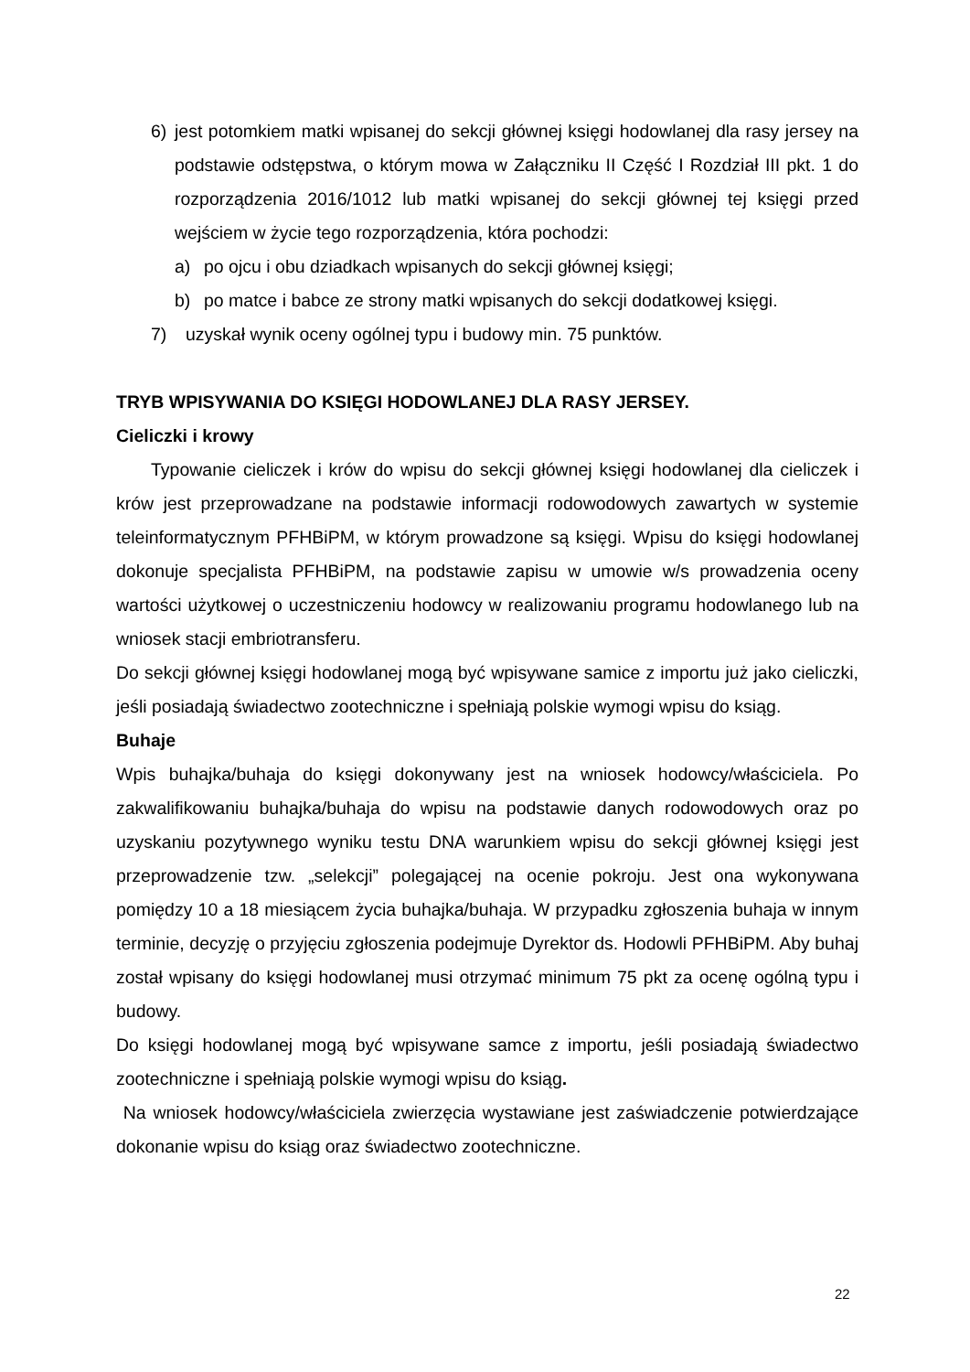6) jest potomkiem matki wpisanej do sekcji głównej księgi hodowlanej dla rasy jersey na podstawie odstępstwa, o którym mowa w Załączniku II Część I Rozdział III pkt. 1 do rozporządzenia 2016/1012 lub matki wpisanej do sekcji głównej tej księgi przed wejściem w życie tego rozporządzenia, która pochodzi:
a) po ojcu i obu dziadkach wpisanych do sekcji głównej księgi;
b) po matce i babce ze strony matki wpisanych do sekcji dodatkowej księgi.
7) uzyskał wynik oceny ogólnej typu i budowy min. 75 punktów.
TRYB WPISYWANIA DO KSIĘGI HODOWLANEJ DLA RASY JERSEY.
Cieliczki i krowy
Typowanie cieliczek i krów do wpisu do sekcji głównej księgi hodowlanej dla cieliczek i krów jest przeprowadzane na podstawie informacji rodowodowych zawartych w systemie teleinformatycznym PFHBiPM, w którym prowadzone są księgi. Wpisu do księgi hodowlanej dokonuje specjalista PFHBiPM, na podstawie zapisu w umowie w/s prowadzenia oceny wartości użytkowej o uczestniczeniu hodowcy w realizowaniu programu hodowlanego lub na wniosek stacji embriotransferu.
Do sekcji głównej księgi hodowlanej mogą być wpisywane samice z importu już jako cieliczki, jeśli posiadają świadectwo zootechniczne i spełniają polskie wymogi wpisu do ksiąg.
Buhaje
Wpis buhajka/buhaja do księgi dokonywany jest na wniosek hodowcy/właściciela. Po zakwalifikowaniu buhajka/buhaja do wpisu na podstawie danych rodowodowych oraz po uzyskaniu pozytywnego wyniku testu DNA warunkiem wpisu do sekcji głównej księgi jest przeprowadzenie tzw. „selekcji” polegającej na ocenie pokroju. Jest ona wykonywana pomiędzy 10 a 18 miesiącem życia buhajka/buhaja. W przypadku zgłoszenia buhaja w innym terminie, decyzję o przyjęciu zgłoszenia podejmuje Dyrektor ds. Hodowli PFHBiPM. Aby buhaj został wpisany do księgi hodowlanej musi otrzymać minimum 75 pkt za ocenę ogólną typu i budowy.
Do księgi hodowlanej mogą być wpisywane samce z importu, jeśli posiadają świadectwo zootechniczne i spełniają polskie wymogi wpisu do ksiąg.
Na wniosek hodowcy/właściciela zwierzęcia wystawiane jest zaświadczenie potwierdzające dokonanie wpisu do ksiąg oraz świadectwo zootechniczne.
22